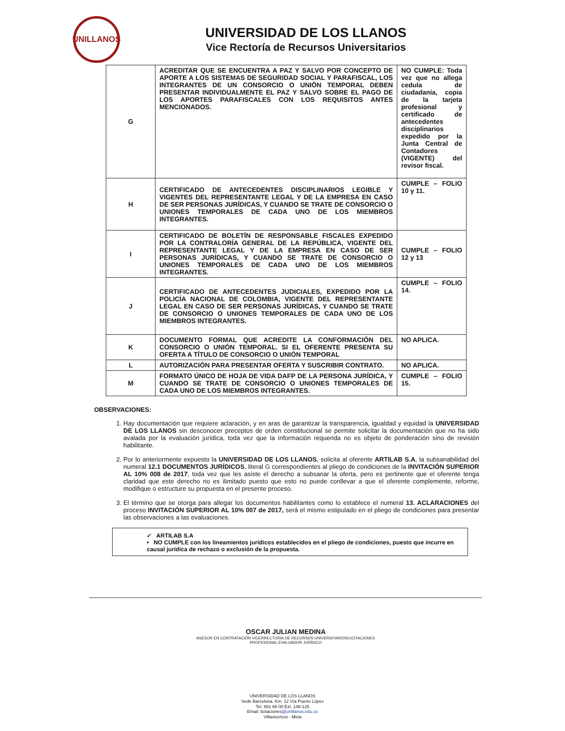UNILLANOS
UNIVERSIDAD DE LOS LLANOS
Vice Rectoría de Recursos Universitarios
| G | ACREDITAR QUE SE ENCUENTRA A PAZ Y SALVO POR CONCEPTO DE APORTE A LOS SISTEMAS DE SEGURIDAD SOCIAL Y PARAFISCAL, LOS INTEGRANTES DE UN CONSORCIO O UNIÓN TEMPORAL DEBEN PRESENTAR INDIVIDUALMENTE EL PAZ Y SALVO SOBRE EL PAGO DE LOS APORTES PARAFISCALES CON LOS REQUISITOS ANTES MENCIONADOS. | NO CUMPLE: Toda vez que no allega cedula de ciudadanía, copia de la tarjeta profesional y certificado de antecedentes disciplinarios expedido por la Junta Central de Contadores (VIGENTE) del revisor fiscal. |
| H | CERTIFICADO DE ANTECEDENTES DISCIPLINARIOS LEGIBLE Y VIGENTES DEL REPRESENTANTE LEGAL Y DE LA EMPRESA EN CASO DE SER PERSONAS JURÍDICAS, Y CUANDO SE TRATE DE CONSORCIO O UNIONES TEMPORALES DE CADA UNO DE LOS MIEMBROS INTEGRANTES. | CUMPLE – FOLIO 10 y 11. |
| I | CERTIFICADO DE BOLETÍN DE RESPONSABLE FISCALES EXPEDIDO POR LA CONTRALORÍA GENERAL DE LA REPÚBLICA, VIGENTE DEL REPRESENTANTE LEGAL Y DE LA EMPRESA EN CASO DE SER PERSONAS JURÍDICAS, Y CUANDO SE TRATE DE CONSORCIO O UNIONES TEMPORALES DE CADA UNO DE LOS MIEMBROS INTEGRANTES. | CUMPLE – FOLIO 12 y 13 |
| J | CERTIFICADO DE ANTECEDENTES JUDICIALES, EXPEDIDO POR LA POLICÍA NACIONAL DE COLOMBIA, VIGENTE DEL REPRESENTANTE LEGAL EN CASO DE SER PERSONAS JURÍDICAS, Y CUANDO SE TRATE DE CONSORCIO O UNIONES TEMPORALES DE CADA UNO DE LOS MIEMBROS INTEGRANTES. | CUMPLE – FOLIO 14. |
| K | DOCUMENTO FORMAL QUE ACREDITE LA CONFORMACIÓN DEL CONSORCIO O UNIÓN TEMPORAL. SI EL OFERENTE PRESENTA SU OFERTA A TÍTULO DE CONSORCIO O UNIÓN TEMPORAL | NO APLICA. |
| L | AUTORIZACIÓN PARA PRESENTAR OFERTA Y SUSCRIBIR CONTRATO. | NO APLICA. |
| M | FORMATO ÚNICO DE HOJA DE VIDA DAFP DE LA PERSONA JURÍDICA, Y CUANDO SE TRATE DE CONSORCIO O UNIONES TEMPORALES DE CADA UNO DE LOS MIEMBROS INTEGRANTES. | CUMPLE – FOLIO 15. |
OBSERVACIONES:
1. Hay documentación que requiere aclaración, y en aras de garantizar la transparencia, igualdad y equidad la UNIVERSIDAD DE LOS LLANOS sin desconocer preceptos de orden constitucional se permite solicitar la documentación que no ha sido avalada por la evaluación jurídica, toda vez que la información requerida no es objeto de ponderación sino de revisión habilitante.
2. Por lo anteriormente expuesto la UNIVERSIDAD DE LOS LLANOS, solicita al oferente ARTILAB S.A, la subsanabilidad del numeral 12.1 DOCUMENTOS JURÍDICOS, literal G correspondientes al pliego de condiciones de la INVITACIÓN SUPERIOR AL 10% 008 de 2017, toda vez que les asiste el derecho a subsanar la oferta, pero es pertinente que el oferente tenga claridad que este derecho no es ilimitado puesto que esto no puede conllevar a que el oferente complemente, reforme, modifique o estructure su propuesta en el presente proceso.
3. El término que se otorga para allegar los documentos habilitantes como lo establece el numeral 13. ACLARACIONES del proceso INVITACIÓN SUPERIOR AL 10% 007 de 2017, será el mismo estipulado en el pliego de condiciones para presentar las observaciones a las evaluaciones.
✓ ARTILAB S.A
• NO CUMPLE con los lineamientos jurídicos establecidos en el pliego de condiciones, puesto que incurre en causal jurídica de rechazo o exclusión de la propuesta.
OSCAR JULIAN MEDINA
ASESOR EN CONTRATACIÓN VICERRECTORÍA DE RECURSOS UNIVERSITARIOS/LICITACIONES
PROFESIONAL EVALUADOR JURÍDICO
UNIVERSIDAD DE LOS LLANOS
Sede Barcelona, Km. 12 Vía Puerto López
Tel. 661 68 00 Ext. 148-125
Email: licitaciones@unillanos.edu.co
Villavicencio - Meta